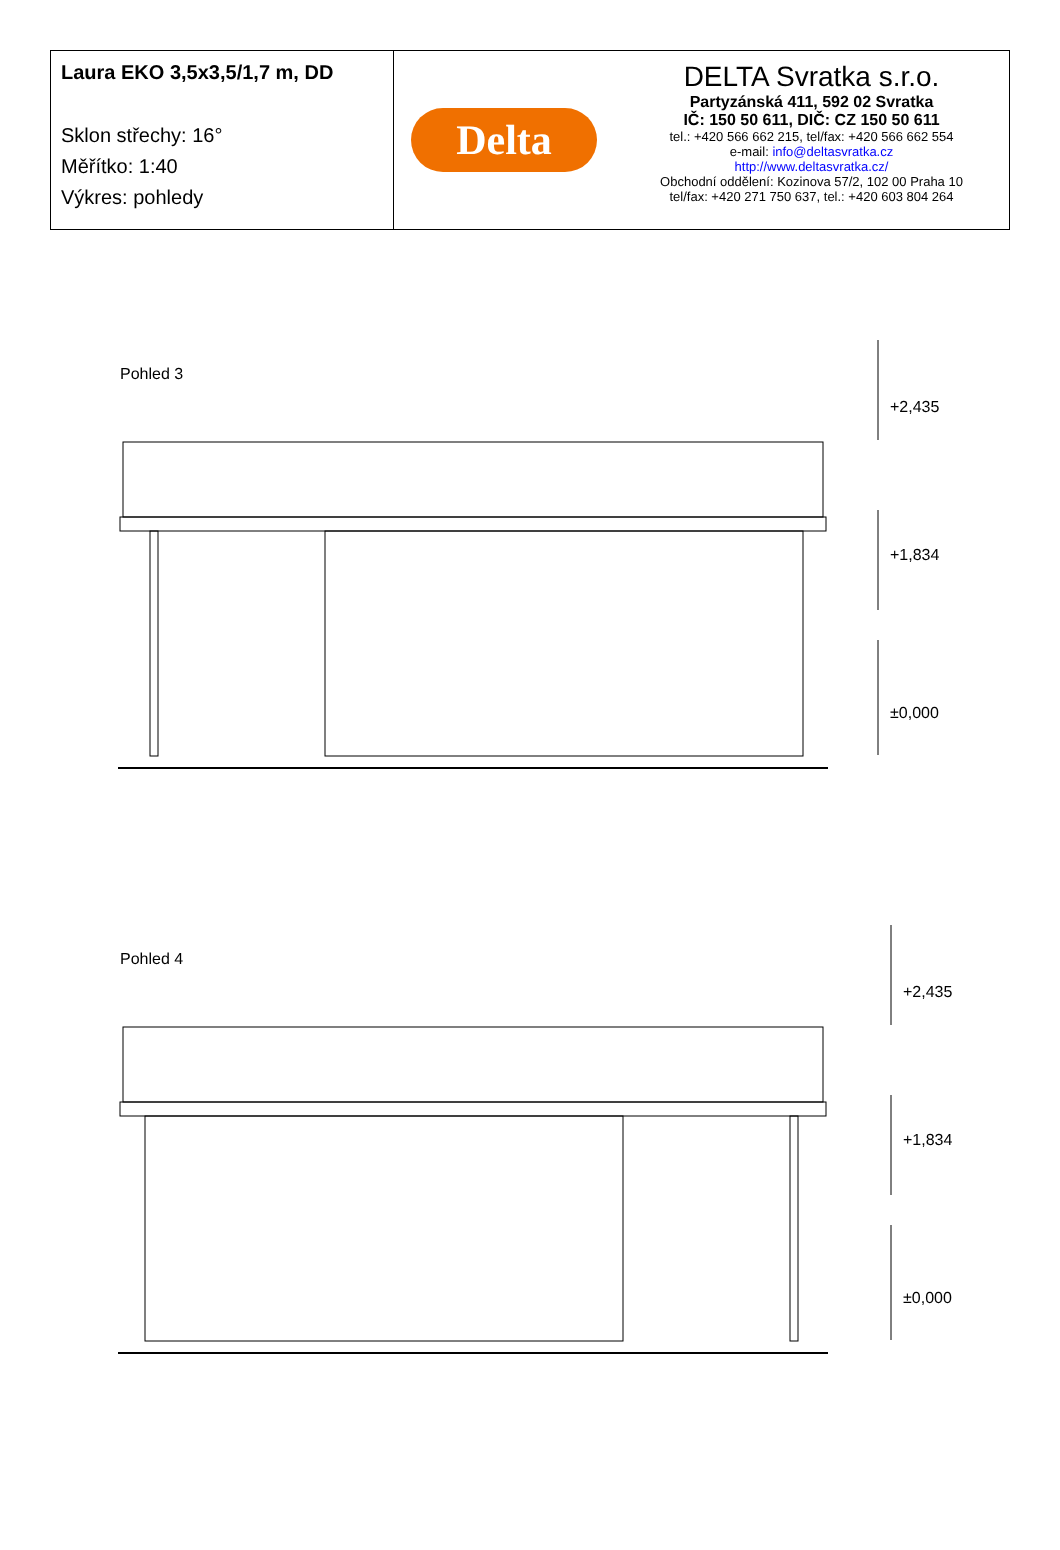Laura EKO 3,5x3,5/1,7 m, DD
Sklon střechy: 16°
Měřítko: 1:40
Výkres: pohledy
Delta
DELTA Svratka s.r.o.
Partyzánská 411, 592 02 Svratka
IČ: 150 50 611, DIČ: CZ 150 50 611
tel.: +420 566 662 215, tel/fax: +420 566 662 554
e-mail: info@deltasvratka.cz
http://www.deltasvratka.cz/
Obchodní oddělení: Kozinova 57/2, 102 00 Praha 10
tel/fax: +420 271 750 637, tel.: +420 603 804 264
Pohled 3
+2,435
+1,834
±0,000
Pohled 4
+2,435
+1,834
±0,000